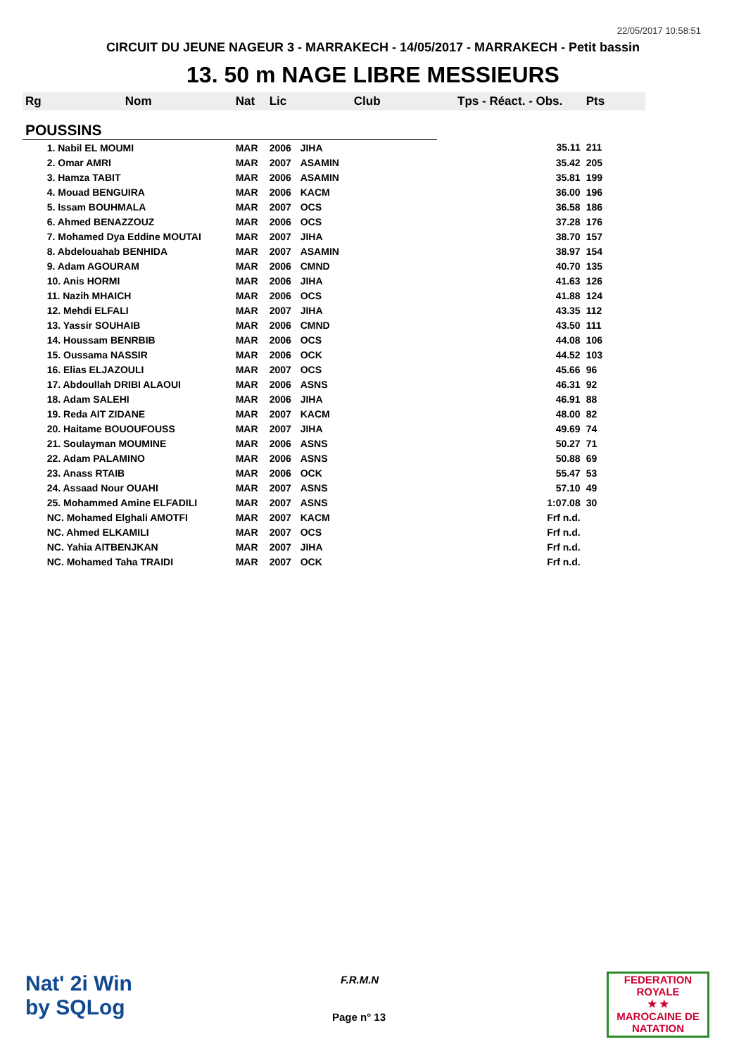22/05/2017 10:58:51
CIRCUIT DU JEUNE NAGEUR 3 - MARRAKECH - 14/05/2017 - MARRAKECH - Petit bassin
13. 50 m NAGE LIBRE MESSIEURS
| Rg | Nom | Nat | Lic | Club | Tps - Réact. - Obs. | Pts |
| --- | --- | --- | --- | --- | --- | --- |
| POUSSINS | | | | | | |
| | 1. Nabil EL MOUMI | MAR | 2006 | JIHA | 35.11 | 211 |
| | 2. Omar AMRI | MAR | 2007 | ASAMIN | 35.42 | 205 |
| | 3. Hamza TABIT | MAR | 2006 | ASAMIN | 35.81 | 199 |
| | 4. Mouad BENGUIRA | MAR | 2006 | KACM | 36.00 | 196 |
| | 5. Issam BOUHMALA | MAR | 2007 | OCS | 36.58 | 186 |
| | 6. Ahmed BENAZZOUZ | MAR | 2006 | OCS | 37.28 | 176 |
| | 7. Mohamed Dya Eddine MOUTAI | MAR | 2007 | JIHA | 38.70 | 157 |
| | 8. Abdelouahab BENHIDA | MAR | 2007 | ASAMIN | 38.97 | 154 |
| | 9. Adam AGOURAM | MAR | 2006 | CMND | 40.70 | 135 |
| | 10. Anis HORMI | MAR | 2006 | JIHA | 41.63 | 126 |
| | 11. Nazih MHAICH | MAR | 2006 | OCS | 41.88 | 124 |
| | 12. Mehdi ELFALI | MAR | 2007 | JIHA | 43.35 | 112 |
| | 13. Yassir SOUHAIB | MAR | 2006 | CMND | 43.50 | 111 |
| | 14. Houssam BENRBIB | MAR | 2006 | OCS | 44.08 | 106 |
| | 15. Oussama NASSIR | MAR | 2006 | OCK | 44.52 | 103 |
| | 16. Elias ELJAZOULI | MAR | 2007 | OCS | 45.66 | 96 |
| | 17. Abdoullah DRIBI ALAOUI | MAR | 2006 | ASNS | 46.31 | 92 |
| | 18. Adam SALEHI | MAR | 2006 | JIHA | 46.91 | 88 |
| | 19. Reda AIT ZIDANE | MAR | 2007 | KACM | 48.00 | 82 |
| | 20. Haitame BOUOUFOUSS | MAR | 2007 | JIHA | 49.69 | 74 |
| | 21. Soulayman MOUMINE | MAR | 2006 | ASNS | 50.27 | 71 |
| | 22. Adam PALAMINO | MAR | 2006 | ASNS | 50.88 | 69 |
| | 23. Anass RTAIB | MAR | 2006 | OCK | 55.47 | 53 |
| | 24. Assaad Nour OUAHI | MAR | 2007 | ASNS | 57.10 | 49 |
| | 25. Mohammed Amine ELFADILI | MAR | 2007 | ASNS | 1:07.08 | 30 |
| | NC. Mohamed Elghali AMOTFI | MAR | 2007 | KACM | Frf n.d. | |
| | NC. Ahmed ELKAMILI | MAR | 2007 | OCS | Frf n.d. | |
| | NC. Yahia AITBENJKAN | MAR | 2007 | JIHA | Frf n.d. | |
| | NC. Mohamed Taha TRAIDI | MAR | 2007 | OCK | Frf n.d. | |
Nat' 2i Win
by SQLog
F.R.M.N
Page n° 13
FEDERATION ROYALE
★ ★
MAROCAINE DE NATATION